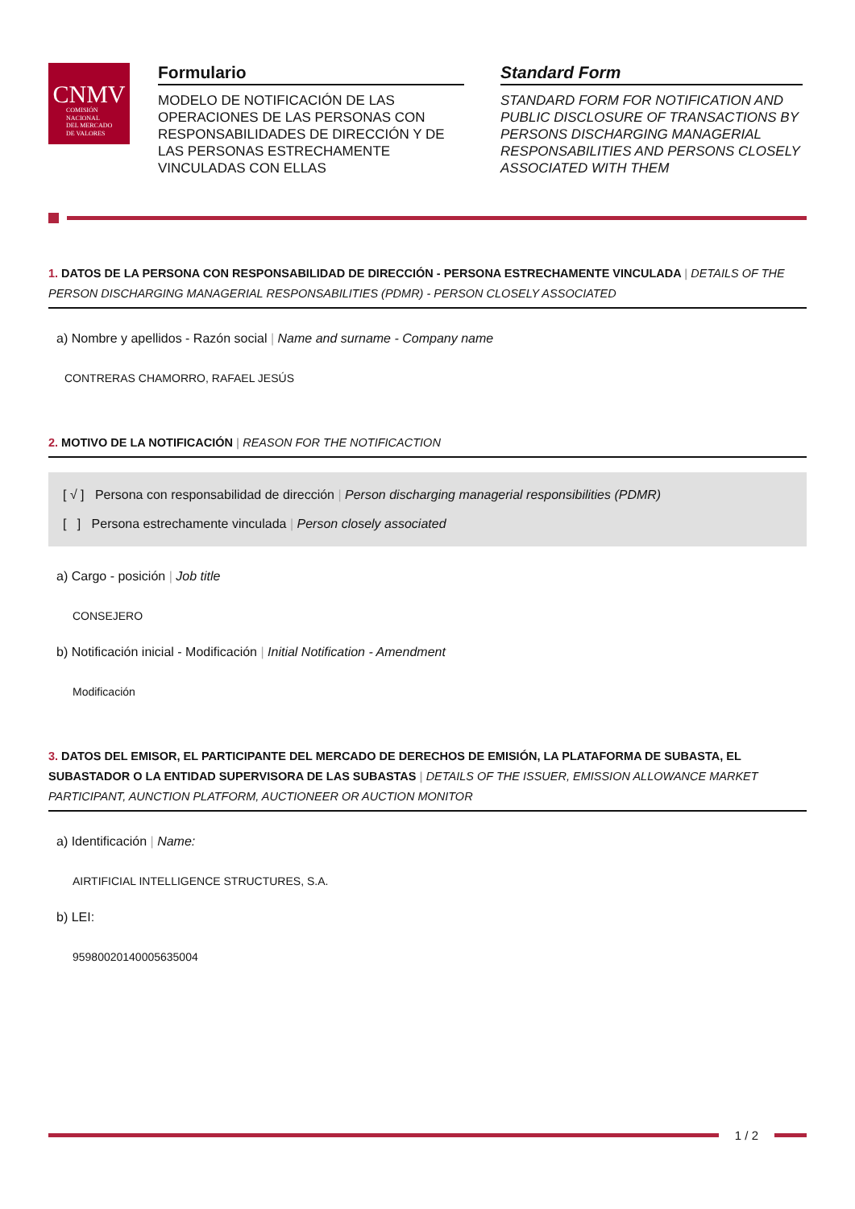CNMV
COMISIÓN
NACIONAL
DEL MERCADO
DE VALORES
Formulario
MODELO DE NOTIFICACIÓN DE LAS OPERACIONES DE LAS PERSONAS CON RESPONSABILIDADES DE DIRECCIÓN Y DE LAS PERSONAS ESTRECHAMENTE VINCULADAS CON ELLAS
Standard Form
STANDARD FORM FOR NOTIFICATION AND PUBLIC DISCLOSURE OF TRANSACTIONS BY PERSONS DISCHARGING MANAGERIAL RESPONSABILITIES AND PERSONS CLOSELY ASSOCIATED WITH THEM
1. DATOS DE LA PERSONA CON RESPONSABILIDAD DE DIRECCIÓN - PERSONA ESTRECHAMENTE VINCULADA | DETAILS OF THE PERSON DISCHARGING MANAGERIAL RESPONSABILITIES (PDMR) - PERSON CLOSELY ASSOCIATED
a) Nombre y apellidos - Razón social | Name and surname - Company name
CONTRERAS CHAMORRO, RAFAEL JESÚS
2. MOTIVO DE LA NOTIFICACIÓN | REASON FOR THE NOTIFICACTION
[ √ ] Persona con responsabilidad de dirección | Person discharging managerial responsibilities (PDMR)
[ ] Persona estrechamente vinculada | Person closely associated
a) Cargo - posición | Job title
CONSEJERO
b) Notificación inicial - Modificación | Initial Notification - Amendment
Modificación
3. DATOS DEL EMISOR, EL PARTICIPANTE DEL MERCADO DE DERECHOS DE EMISIÓN, LA PLATAFORMA DE SUBASTA, EL SUBASTADOR O LA ENTIDAD SUPERVISORA DE LAS SUBASTAS | DETAILS OF THE ISSUER, EMISSION ALLOWANCE MARKET PARTICIPANT, AUNCTION PLATFORM, AUCTIONEER OR AUCTION MONITOR
a) Identificación | Name:
AIRTIFICIAL INTELLIGENCE STRUCTURES, S.A.
b) LEI:
959800201400056350​04
1 / 2